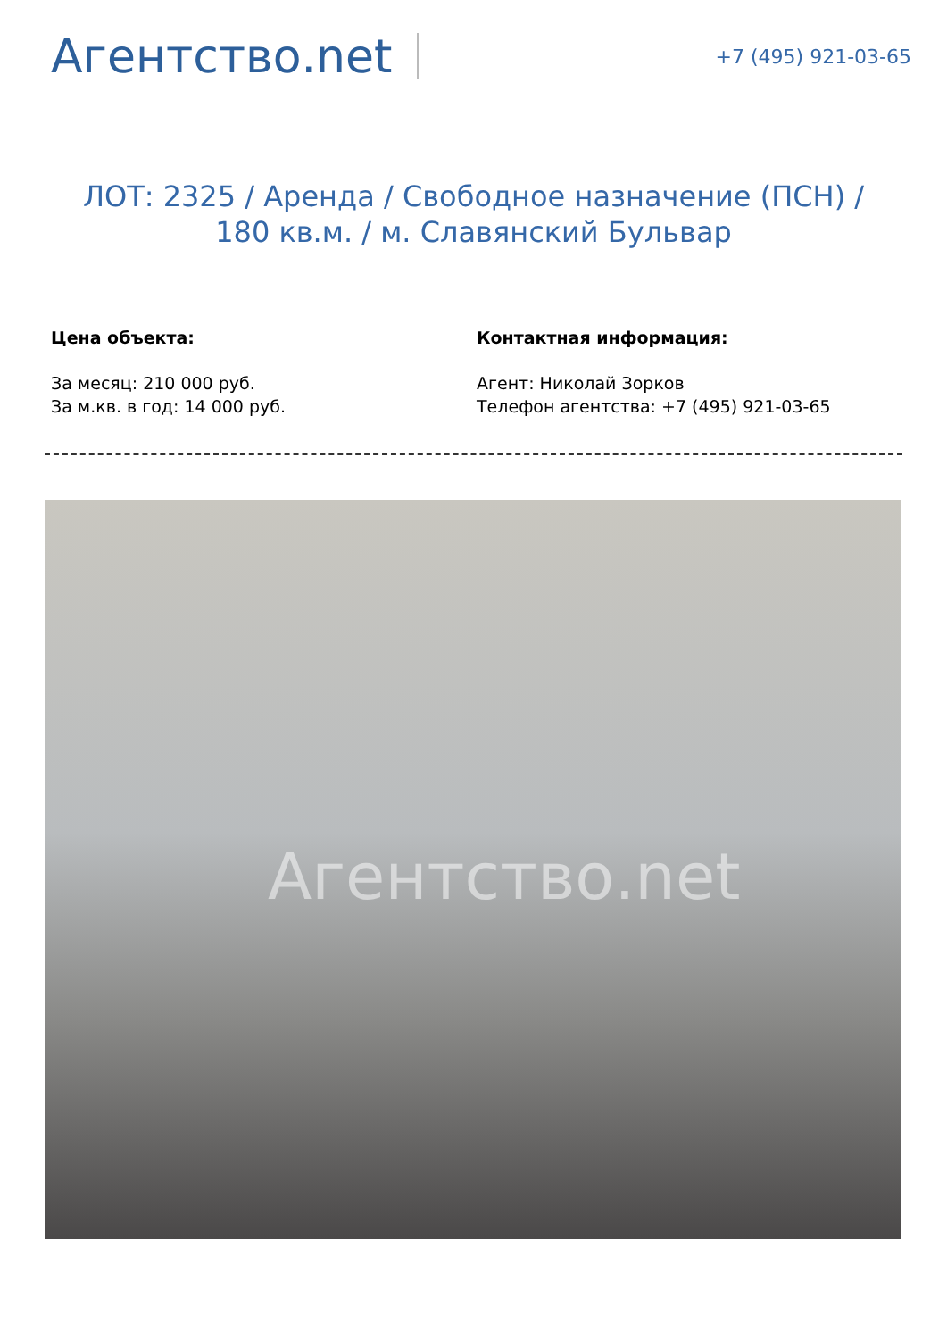Агентство.net
+7 (495) 921-03-65
ЛОТ: 2325 / Аренда / Свободное назначение (ПСН) / 180 кв.м. / м. Славянский Бульвар
Цена объекта:
За месяц: 210 000 руб.
За м.кв. в год: 14 000 руб.
Контактная информация:
Агент: Николай Зорков
Телефон агентства: +7 (495) 921-03-65
Агентство.net